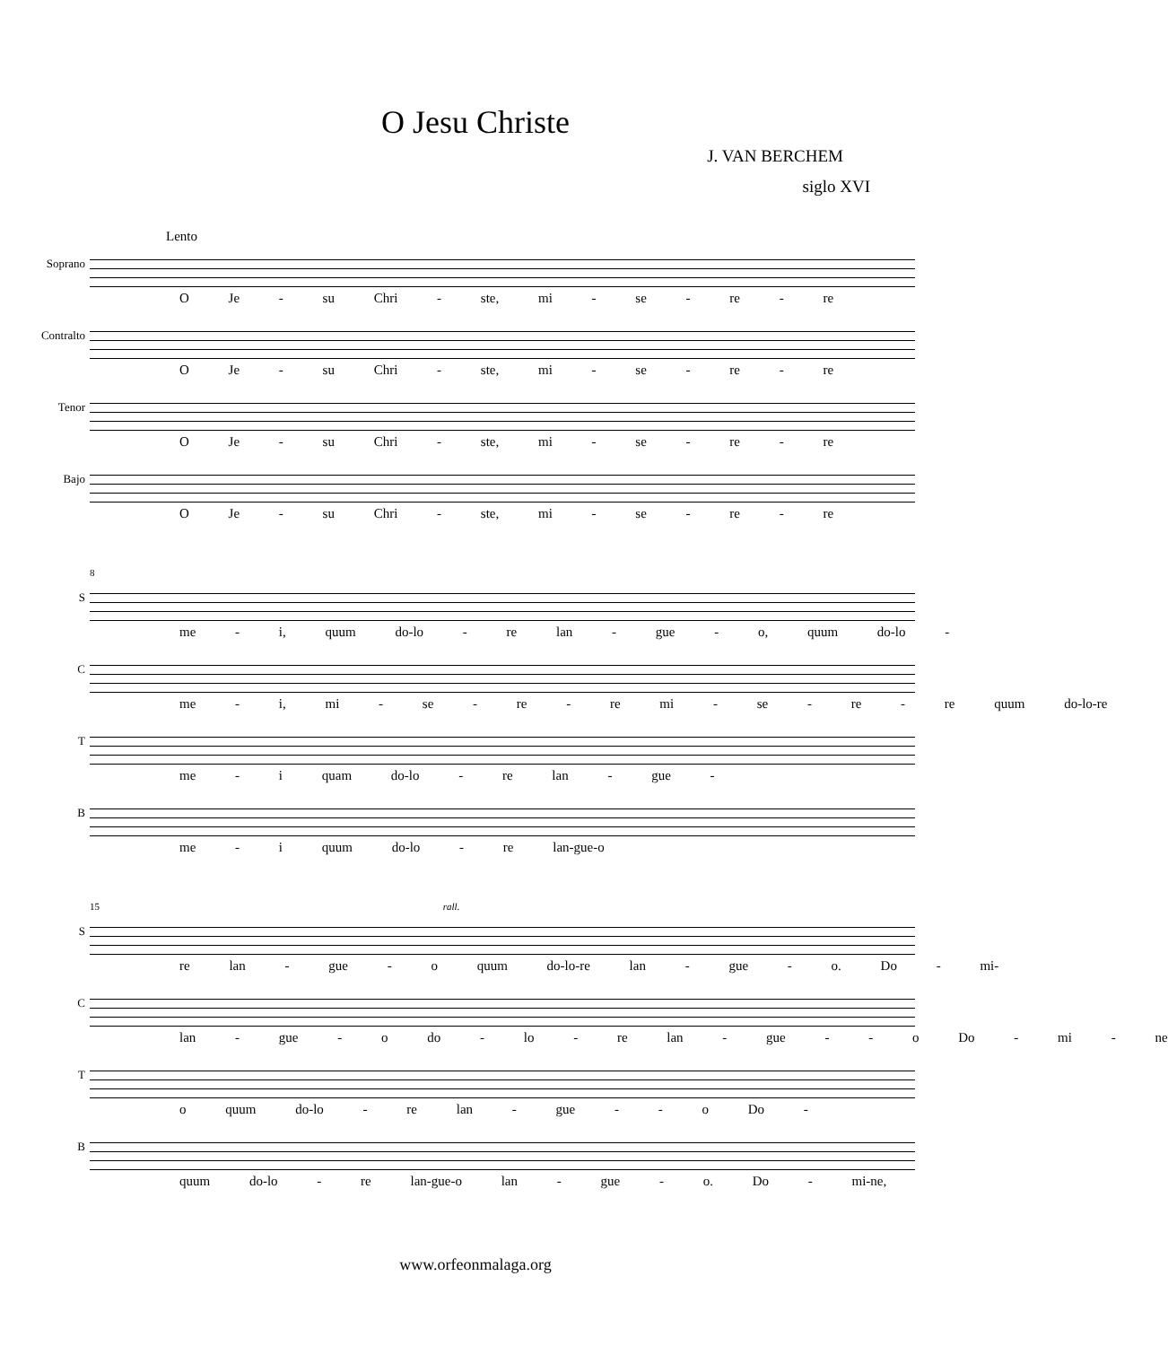O Jesu Christe
J. VAN BERCHEM
siglo XVI
Lento
Soprano
O Je - su Chri - ste, mi - se - re - re
Contralto
O Je - su Chri - ste, mi - se - re - re
Tenor
O Je - su Chri - ste, mi - se - re - re
Bajo
O Je - su Chri - ste, mi - se - re - re
8
S
me - i, quum do-lo - re lan - gue - o, quum do-lo -
C
me - i, mi - se - re - re mi - se - re - re quum do-lo-re
T
me - i quam do-lo - re lan - gue -
B
me - i quum do-lo - re lan-gue-o
15 rall.
S
re lan - gue - o quum do-lo-re lan - gue - o. Do - mi-
C
lan - gue - o do - lo - re lan - gue - - o Do - mi - ne
T
o quum do-lo - re lan - gue - - o Do -
B
quum do-lo - re lan-gue-o lan - gue - o. Do - mi-ne,
www.orfeonmalaga.org